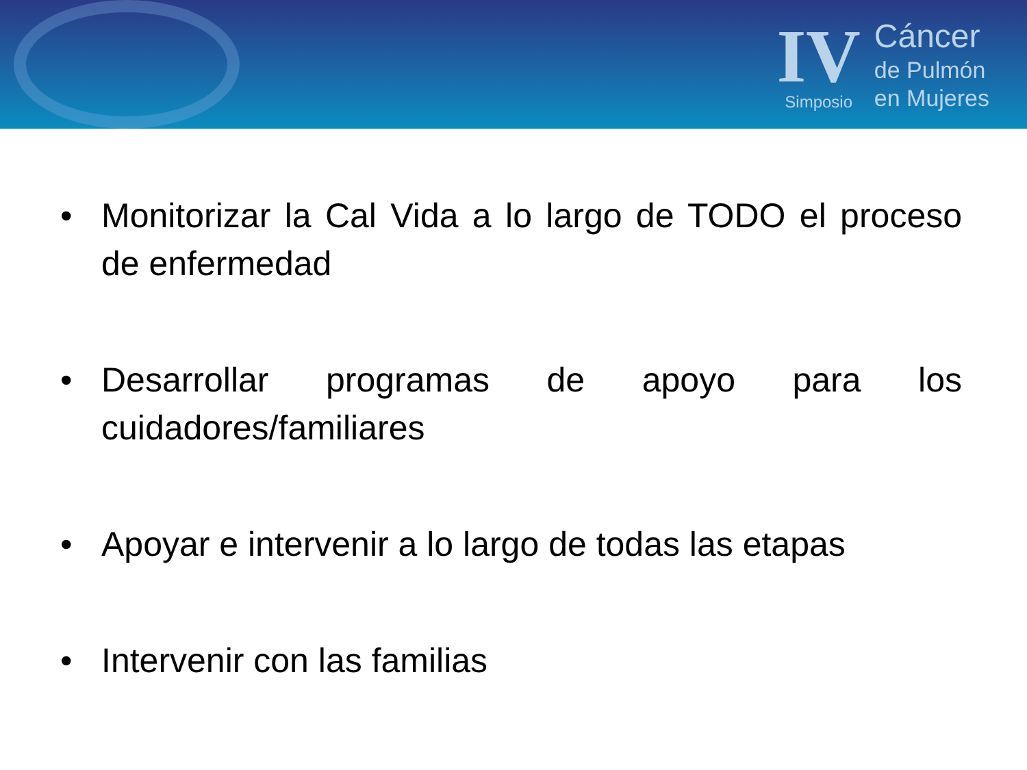IV
Simposio
Cáncer
de Pulmón
en Mujeres
• Monitorizar la Cal Vida a lo largo de TODO el proceso de enfermedad
• Desarrollar programas de apoyo para los cuidadores/familiares
• Apoyar e intervenir a lo largo de todas las etapas
• Intervenir con las familias